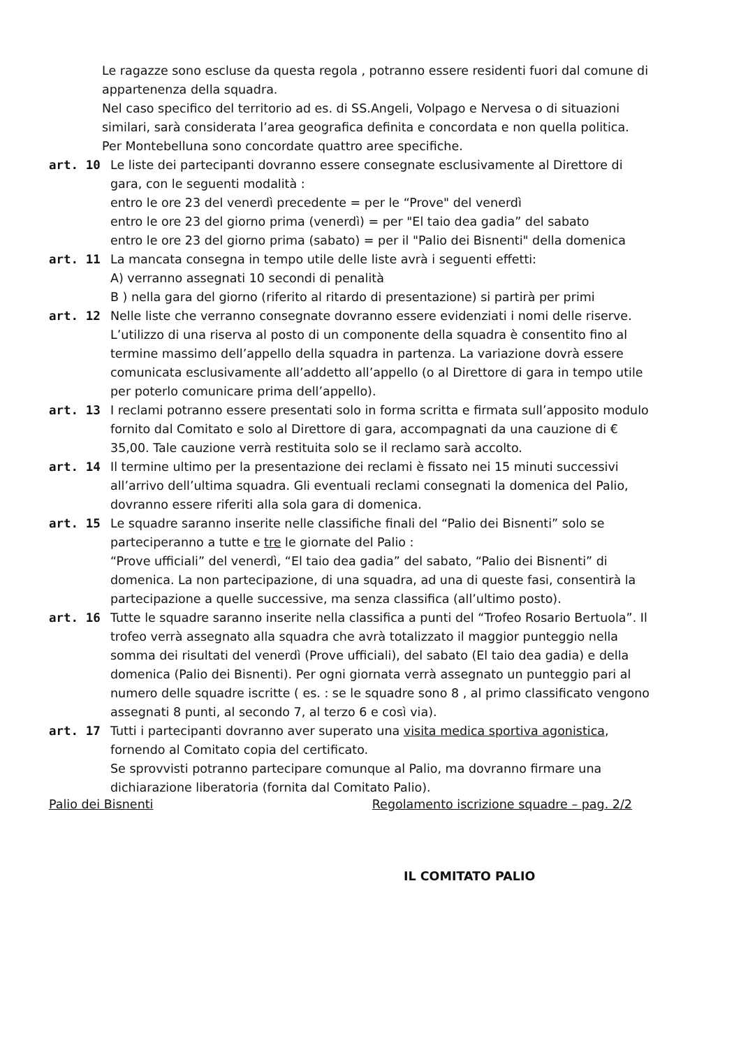Le ragazze sono escluse da questa regola , potranno essere residenti fuori dal comune di appartenenza della squadra.
Nel caso specifico del territorio ad es. di SS.Angeli, Volpago e Nervesa o di situazioni similari, sarà considerata l’area geografica definita e concordata e non quella politica.
Per Montebelluna sono concordate quattro aree specifiche.
art. 10 Le liste dei partecipanti dovranno essere consegnate esclusivamente al Direttore di gara, con le seguenti modalità :
entro le ore 23 del venerdì precedente = per le “Prove" del venerdì
entro le ore 23 del giorno prima (venerdì) = per "El taio dea gadia” del sabato
entro le ore 23 del giorno prima (sabato) = per il "Palio dei Bisnenti" della domenica
art. 11 La mancata consegna in tempo utile delle liste avrà i seguenti effetti:
A) verranno assegnati 10 secondi di penalità
B ) nella gara del giorno (riferito al ritardo di presentazione) si partirà per primi
art. 12 Nelle liste che verranno consegnate dovranno essere evidenziati i nomi delle riserve. L’utilizzo di una riserva al posto di un componente della squadra è consentito fino al termine massimo dell’appello della squadra in partenza. La variazione dovrà essere comunicata esclusivamente all’addetto all’appello (o al Direttore di gara in tempo utile per poterlo comunicare prima dell’appello).
art. 13 I reclami potranno essere presentati solo in forma scritta e firmata sull’apposito modulo fornito dal Comitato e solo al Direttore di gara, accompagnati da una cauzione di € 35,00. Tale cauzione verrà restituita solo se il reclamo sarà accolto.
art. 14 Il termine ultimo per la presentazione dei reclami è fissato nei 15 minuti successivi all’arrivo dell’ultima squadra. Gli eventuali reclami consegnati la domenica del Palio, dovranno essere riferiti alla sola gara di domenica.
art. 15 Le squadre saranno inserite nelle classifiche finali del “Palio dei Bisnenti” solo se parteciperanno a tutte e tre le giornate del Palio :
“Prove ufficiali” del venerdì, “El taio dea gadia” del sabato, “Palio dei Bisnenti” di domenica. La non partecipazione, di una squadra, ad una di queste fasi, consentirà la partecipazione a quelle successive, ma senza classifica (all’ultimo posto).
art. 16 Tutte le squadre saranno inserite nella classifica a punti del “Trofeo Rosario Bertuola”. Il trofeo verrà assegnato alla squadra che avrà totalizzato il maggior punteggio nella somma dei risultati del venerdì (Prove ufficiali), del sabato (El taio dea gadia) e della domenica (Palio dei Bisnenti). Per ogni giornata verrà assegnato un punteggio pari al numero delle squadre iscritte ( es. : se le squadre sono 8 , al primo classificato vengono assegnati 8 punti, al secondo 7, al terzo 6 e così via).
art. 17 Tutti i partecipanti dovranno aver superato una visita medica sportiva agonistica, fornendo al Comitato copia del certificato.
Se sprovvisti potranno partecipare comunque al Palio, ma dovranno firmare una dichiarazione liberatoria (fornita dal Comitato Palio).
IL COMITATO PALIO
Palio dei Bisnenti Regolamento iscrizione squadre – pag. 2/2